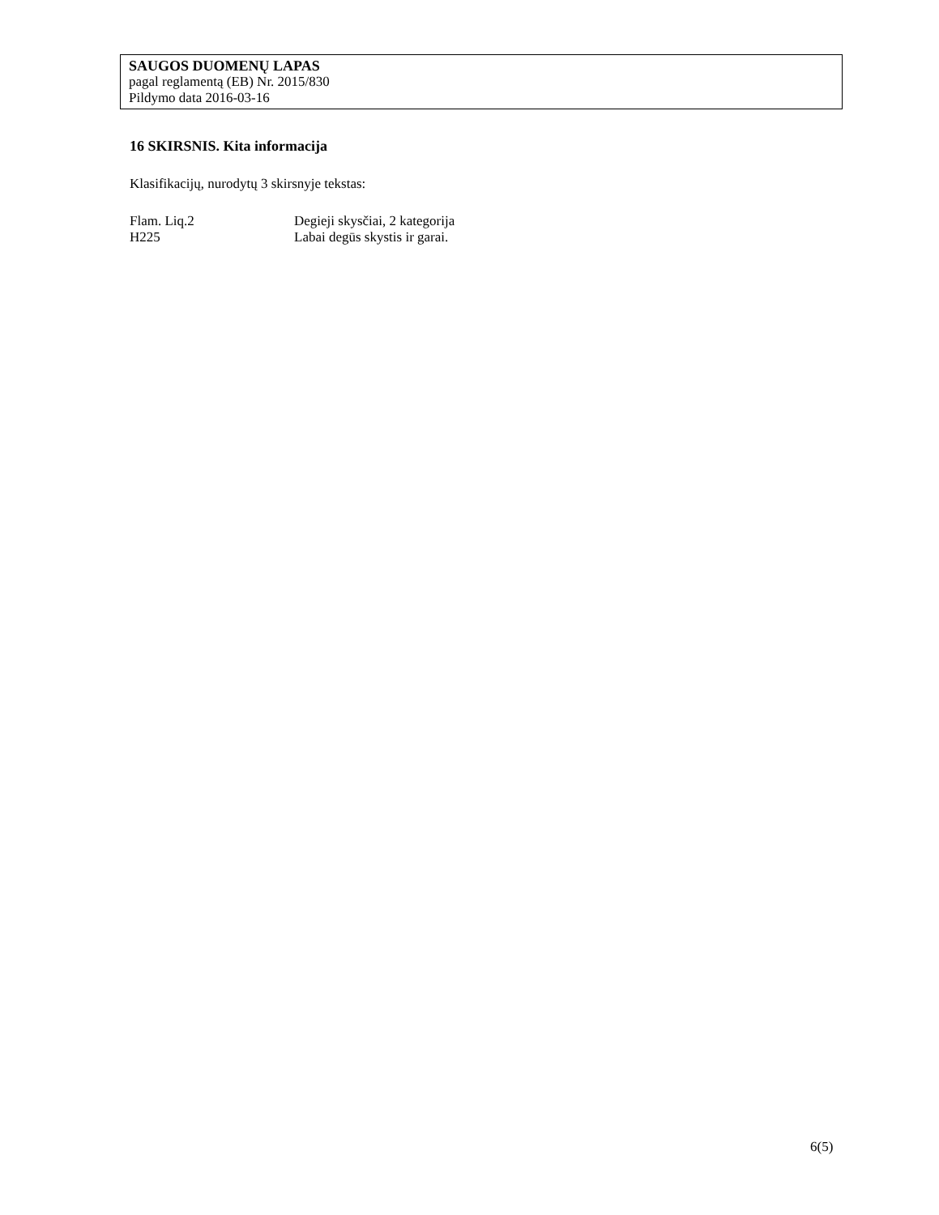SAUGOS DUOMENŲ LAPAS
pagal reglamentą (EB) Nr. 2015/830
Pildymo data 2016-03-16
16 SKIRSNIS. Kita informacija
Klasifikacijų, nurodytų 3 skirsnyje tekstas:
| Flam. Liq.2 | Degieji skysčiai, 2 kategorija |
| H225 | Labai degūs skystis ir garai. |
6(5)